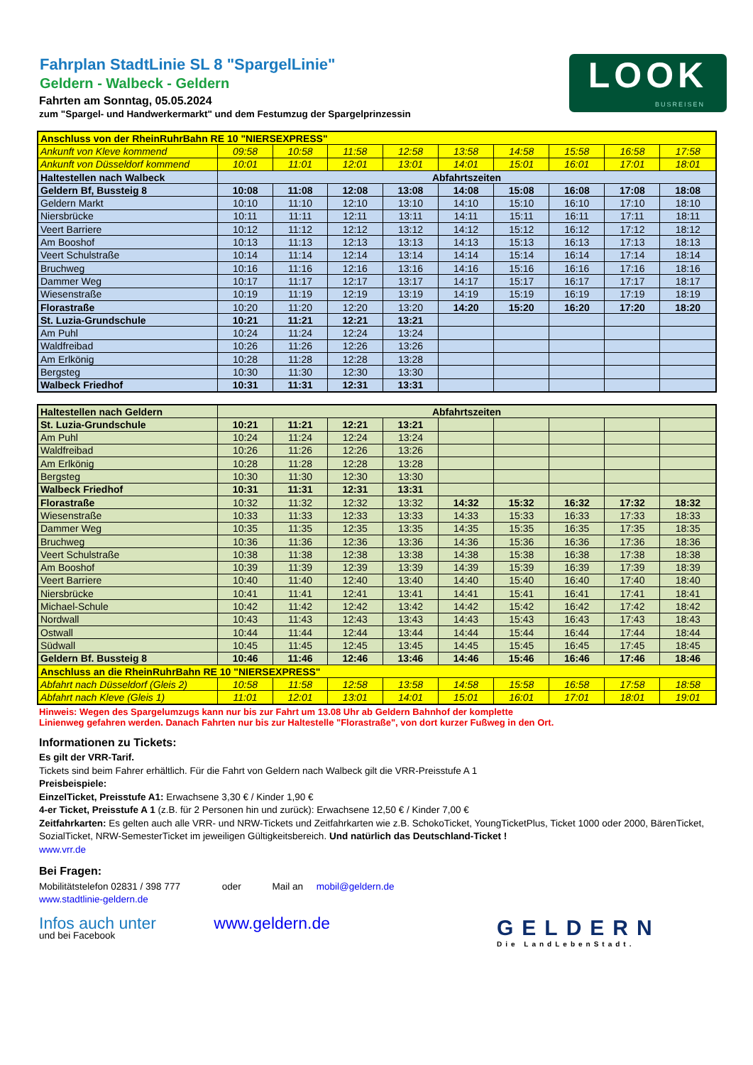LOOK
BUSREISEN
Fahrplan StadtLinie SL 8 "SpargelLinie"
Geldern - Walbeck - Geldern
Fahrten am Sonntag, 05.05.2024
zum "Spargel- und Handwerkermarkt" und dem Festumzug der Spargelprinzessin
| Anschluss von der RheinRuhrBahn RE 10 "NIERSEXPRESS" | | | | | | | | | |
| Ankunft von Kleve kommend | 09:58 | 10:58 | 11:58 | 12:58 | 13:58 | 14:58 | 15:58 | 16:58 | 17:58 |
| Ankunft von Düsseldorf kommend | 10:01 | 11:01 | 12:01 | 13:01 | 14:01 | 15:01 | 16:01 | 17:01 | 18:01 |
| Haltestellen nach Walbeck | Abfahrtszeiten | | | | | | | | |
| Geldern Bf, Bussteig 8 | 10:08 | 11:08 | 12:08 | 13:08 | 14:08 | 15:08 | 16:08 | 17:08 | 18:08 |
| Geldern Markt | 10:10 | 11:10 | 12:10 | 13:10 | 14:10 | 15:10 | 16:10 | 17:10 | 18:10 |
| Niersbrücke | 10:11 | 11:11 | 12:11 | 13:11 | 14:11 | 15:11 | 16:11 | 17:11 | 18:11 |
| Veert Barriere | 10:12 | 11:12 | 12:12 | 13:12 | 14:12 | 15:12 | 16:12 | 17:12 | 18:12 |
| Am Booshof | 10:13 | 11:13 | 12:13 | 13:13 | 14:13 | 15:13 | 16:13 | 17:13 | 18:13 |
| Veert Schulstraße | 10:14 | 11:14 | 12:14 | 13:14 | 14:14 | 15:14 | 16:14 | 17:14 | 18:14 |
| Bruchweg | 10:16 | 11:16 | 12:16 | 13:16 | 14:16 | 15:16 | 16:16 | 17:16 | 18:16 |
| Dammer Weg | 10:17 | 11:17 | 12:17 | 13:17 | 14:17 | 15:17 | 16:17 | 17:17 | 18:17 |
| Wiesenstraße | 10:19 | 11:19 | 12:19 | 13:19 | 14:19 | 15:19 | 16:19 | 17:19 | 18:19 |
| Florastraße | 10:20 | 11:20 | 12:20 | 13:20 | 14:20 | 15:20 | 16:20 | 17:20 | 18:20 |
| St. Luzia-Grundschule | 10:21 | 11:21 | 12:21 | 13:21 | | | | | |
| Am Puhl | 10:24 | 11:24 | 12:24 | 13:24 | | | | | |
| Waldfreibad | 10:26 | 11:26 | 12:26 | 13:26 | | | | | |
| Am Erlkönig | 10:28 | 11:28 | 12:28 | 13:28 | | | | | |
| Bergsteg | 10:30 | 11:30 | 12:30 | 13:30 | | | | | |
| Walbeck Friedhof | 10:31 | 11:31 | 12:31 | 13:31 | | | | | |
| Haltestellen nach Geldern | Abfahrtszeiten | | | | | | | | |
| St. Luzia-Grundschule | 10:21 | 11:21 | 12:21 | 13:21 | | | | | |
| Am Puhl | 10:24 | 11:24 | 12:24 | 13:24 | | | | | |
| Waldfreibad | 10:26 | 11:26 | 12:26 | 13:26 | | | | | |
| Am Erlkönig | 10:28 | 11:28 | 12:28 | 13:28 | | | | | |
| Bergsteg | 10:30 | 11:30 | 12:30 | 13:30 | | | | | |
| Walbeck Friedhof | 10:31 | 11:31 | 12:31 | 13:31 | | | | | |
| Florastraße | 10:32 | 11:32 | 12:32 | 13:32 | 14:32 | 15:32 | 16:32 | 17:32 | 18:32 |
| Wiesenstraße | 10:33 | 11:33 | 12:33 | 13:33 | 14:33 | 15:33 | 16:33 | 17:33 | 18:33 |
| Dammer Weg | 10:35 | 11:35 | 12:35 | 13:35 | 14:35 | 15:35 | 16:35 | 17:35 | 18:35 |
| Bruchweg | 10:36 | 11:36 | 12:36 | 13:36 | 14:36 | 15:36 | 16:36 | 17:36 | 18:36 |
| Veert Schulstraße | 10:38 | 11:38 | 12:38 | 13:38 | 14:38 | 15:38 | 16:38 | 17:38 | 18:38 |
| Am Booshof | 10:39 | 11:39 | 12:39 | 13:39 | 14:39 | 15:39 | 16:39 | 17:39 | 18:39 |
| Veert Barriere | 10:40 | 11:40 | 12:40 | 13:40 | 14:40 | 15:40 | 16:40 | 17:40 | 18:40 |
| Niersbrücke | 10:41 | 11:41 | 12:41 | 13:41 | 14:41 | 15:41 | 16:41 | 17:41 | 18:41 |
| Michael-Schule | 10:42 | 11:42 | 12:42 | 13:42 | 14:42 | 15:42 | 16:42 | 17:42 | 18:42 |
| Nordwall | 10:43 | 11:43 | 12:43 | 13:43 | 14:43 | 15:43 | 16:43 | 17:43 | 18:43 |
| Ostwall | 10:44 | 11:44 | 12:44 | 13:44 | 14:44 | 15:44 | 16:44 | 17:44 | 18:44 |
| Südwall | 10:45 | 11:45 | 12:45 | 13:45 | 14:45 | 15:45 | 16:45 | 17:45 | 18:45 |
| Geldern Bf. Bussteig 8 | 10:46 | 11:46 | 12:46 | 13:46 | 14:46 | 15:46 | 16:46 | 17:46 | 18:46 |
| Anschluss an die RheinRuhrBahn RE 10 "NIERSEXPRESS" | | | | | | | | | |
| Abfahrt nach Düsseldorf (Gleis 2) | 10:58 | 11:58 | 12:58 | 13:58 | 14:58 | 15:58 | 16:58 | 17:58 | 18:58 |
| Abfahrt nach Kleve (Gleis 1) | 11:01 | 12:01 | 13:01 | 14:01 | 15:01 | 16:01 | 17:01 | 18:01 | 19:01 |
Hinweis: Wegen des Spargelumzugs kann nur bis zur Fahrt um 13.08 Uhr ab Geldern Bahnhof der komplette
Linienweg gefahren werden. Danach Fahrten nur bis zur Haltestelle "Florastraße", von dort kurzer Fußweg in den Ort.
Informationen zu Tickets:
Es gilt der VRR-Tarif.
Tickets sind beim Fahrer erhältlich. Für die Fahrt von Geldern nach Walbeck gilt die VRR-Preisstufe A 1
Preisbeispiele:
EinzelTicket, Preisstufe A1: Erwachsene 3,30 € / Kinder 1,90 €
4-er Ticket, Preisstufe A 1 (z.B. für 2 Personen hin und zurück): Erwachsene 12,50 € / Kinder 7,00 €
Zeitfahrkarten: Es gelten auch alle VRR- und NRW-Tickets und Zeitfahrkarten wie z.B. SchokoTicket, YoungTicketPlus, Ticket 1000 oder 2000, BärenTicket, SozialTicket, NRW-SemesterTicket im jeweiligen Gültigkeitsbereich. Und natürlich das Deutschland-Ticket !
www.vrr.de
Bei Fragen:
Mobilitätstelefon 02831 / 398 777 oder Mail an mobil@geldern.de
www.stadtlinie-geldern.de
Infos auch unter www.geldern.de
und bei Facebook
GELDERN
Die LandLebenStadt.